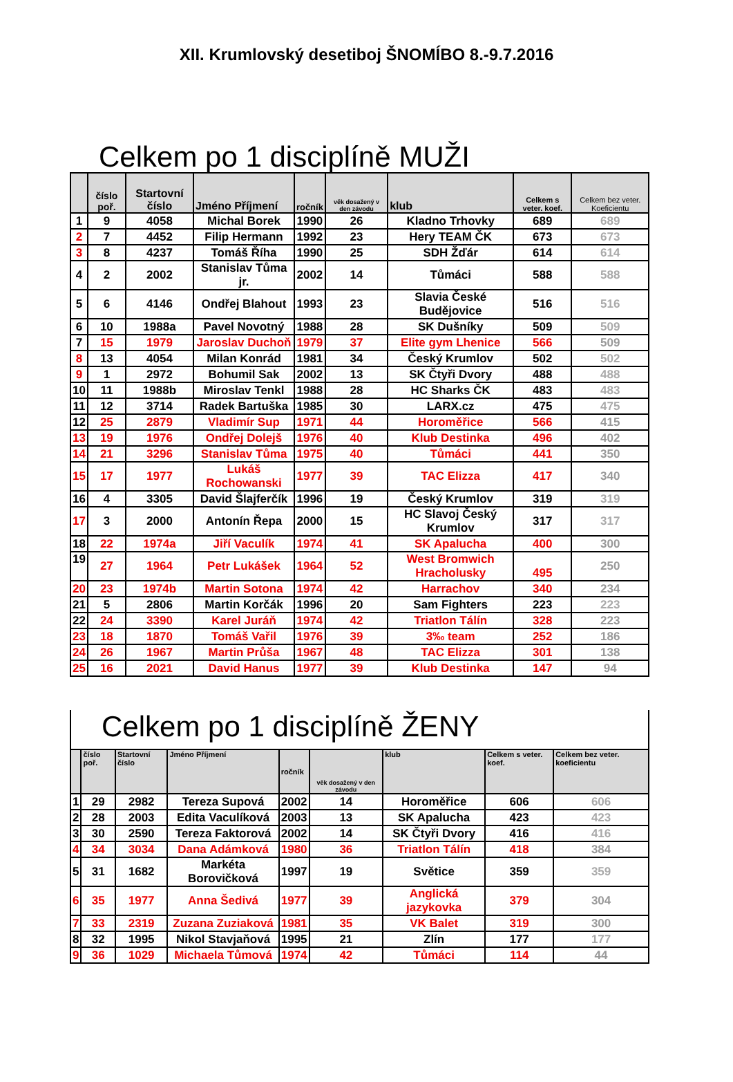XII. Krumlovský desetiboj ŠNOMÍBO 8.-9.7.2016
Celkem po 1 disciplíně MUŽI
| | číslo poř. | Startovní číslo | Jméno Příjmení | ročník | věk dosažený v den závodu | klub | Celkem s veter. koef. | Celkem bez veter. Koeficientu |
| --- | --- | --- | --- | --- | --- | --- | --- | --- |
| 1 | 9 | 4058 | Michal Borek | 1990 | 26 | Kladno Trhovky | 689 | 689 |
| 2 | 7 | 4452 | Filip Hermann | 1992 | 23 | Hery TEAM ČK | 673 | 673 |
| 3 | 8 | 4237 | Tomáš Říha | 1990 | 25 | SDH Žďár | 614 | 614 |
| 4 | 2 | 2002 | Stanislav Tůma jr. | 2002 | 14 | Tůmáci | 588 | 588 |
| 5 | 6 | 4146 | Ondřej Blahout | 1993 | 23 | Slavia České Budějovice | 516 | 516 |
| 6 | 10 | 1988a | Pavel Novotný | 1988 | 28 | SK Dušníky | 509 | 509 |
| 7 | 15 | 1979 | Jaroslav Duchoň | 1979 | 37 | Elite gym Lhenice | 566 | 509 |
| 8 | 13 | 4054 | Milan Konrád | 1981 | 34 | Český Krumlov | 502 | 502 |
| 9 | 1 | 2972 | Bohumil Sak | 2002 | 13 | SK Čtyři Dvory | 488 | 488 |
| 10 | 11 | 1988b | Miroslav Tenkl | 1988 | 28 | HC Sharks ČK | 483 | 483 |
| 11 | 12 | 3714 | Radek Bartuška | 1985 | 30 | LARX.cz | 475 | 475 |
| 12 | 25 | 2879 | Vladimír Sup | 1971 | 44 | Horoměřice | 566 | 415 |
| 13 | 19 | 1976 | Ondřej Dolejš | 1976 | 40 | Klub Destinka | 496 | 402 |
| 14 | 21 | 3296 | Stanislav Tůma | 1975 | 40 | Tůmáci | 441 | 350 |
| 15 | 17 | 1977 | Lukáš Rochowanski | 1977 | 39 | TAC Elizza | 417 | 340 |
| 16 | 4 | 3305 | David Šlajferčík | 1996 | 19 | Český Krumlov | 319 | 319 |
| 17 | 3 | 2000 | Antonín Řepa | 2000 | 15 | HC Slavoj Český Krumlov | 317 | 317 |
| 18 | 22 | 1974a | Jiří Vaculík | 1974 | 41 | SK Apalucha | 400 | 300 |
| 19 | 27 | 1964 | Petr Lukášek | 1964 | 52 | West Bromwich Hracholusky | 495 | 250 |
| 20 | 23 | 1974b | Martin Sotona | 1974 | 42 | Harrachov | 340 | 234 |
| 21 | 5 | 2806 | Martin Korčák | 1996 | 20 | Sam Fighters | 223 | 223 |
| 22 | 24 | 3390 | Karel Juráň | 1974 | 42 | Triatlon Tálín | 328 | 223 |
| 23 | 18 | 1870 | Tomáš Vařil | 1976 | 39 | 3‰ team | 252 | 186 |
| 24 | 26 | 1967 | Martin Průša | 1967 | 48 | TAC Elizza | 301 | 138 |
| 25 | 16 | 2021 | David Hanus | 1977 | 39 | Klub Destinka | 147 | 94 |
Celkem po 1 disciplíně ŽENY
| | číslo poř. | Startovní číslo | Jméno Příjmení | ročník | věk dosažený v den závodu | klub | Celkem s veter. koef. | Celkem bez veter. koeficientu |
| --- | --- | --- | --- | --- | --- | --- | --- | --- |
| 1 | 29 | 2982 | Tereza Supová | 2002 | 14 | Horoměřice | 606 | 606 |
| 2 | 28 | 2003 | Edita Vaculíková | 2003 | 13 | SK Apalucha | 423 | 423 |
| 3 | 30 | 2590 | Tereza Faktorová | 2002 | 14 | SK Čtyři Dvory | 416 | 416 |
| 4 | 34 | 3034 | Dana Adámková | 1980 | 36 | Triatlon Tálín | 418 | 384 |
| 5 | 31 | 1682 | Markéta Borovičková | 1997 | 19 | Světice | 359 | 359 |
| 6 | 35 | 1977 | Anna Šedivá | 1977 | 39 | Anglická jazykovka | 379 | 304 |
| 7 | 33 | 2319 | Zuzana Zuziaková | 1981 | 35 | VK Balet | 319 | 300 |
| 8 | 32 | 1995 | Nikol Stavjaňová | 1995 | 21 | Zlín | 177 | 177 |
| 9 | 36 | 1029 | Michaela Tůmová | 1974 | 42 | Tůmáci | 114 | 44 |